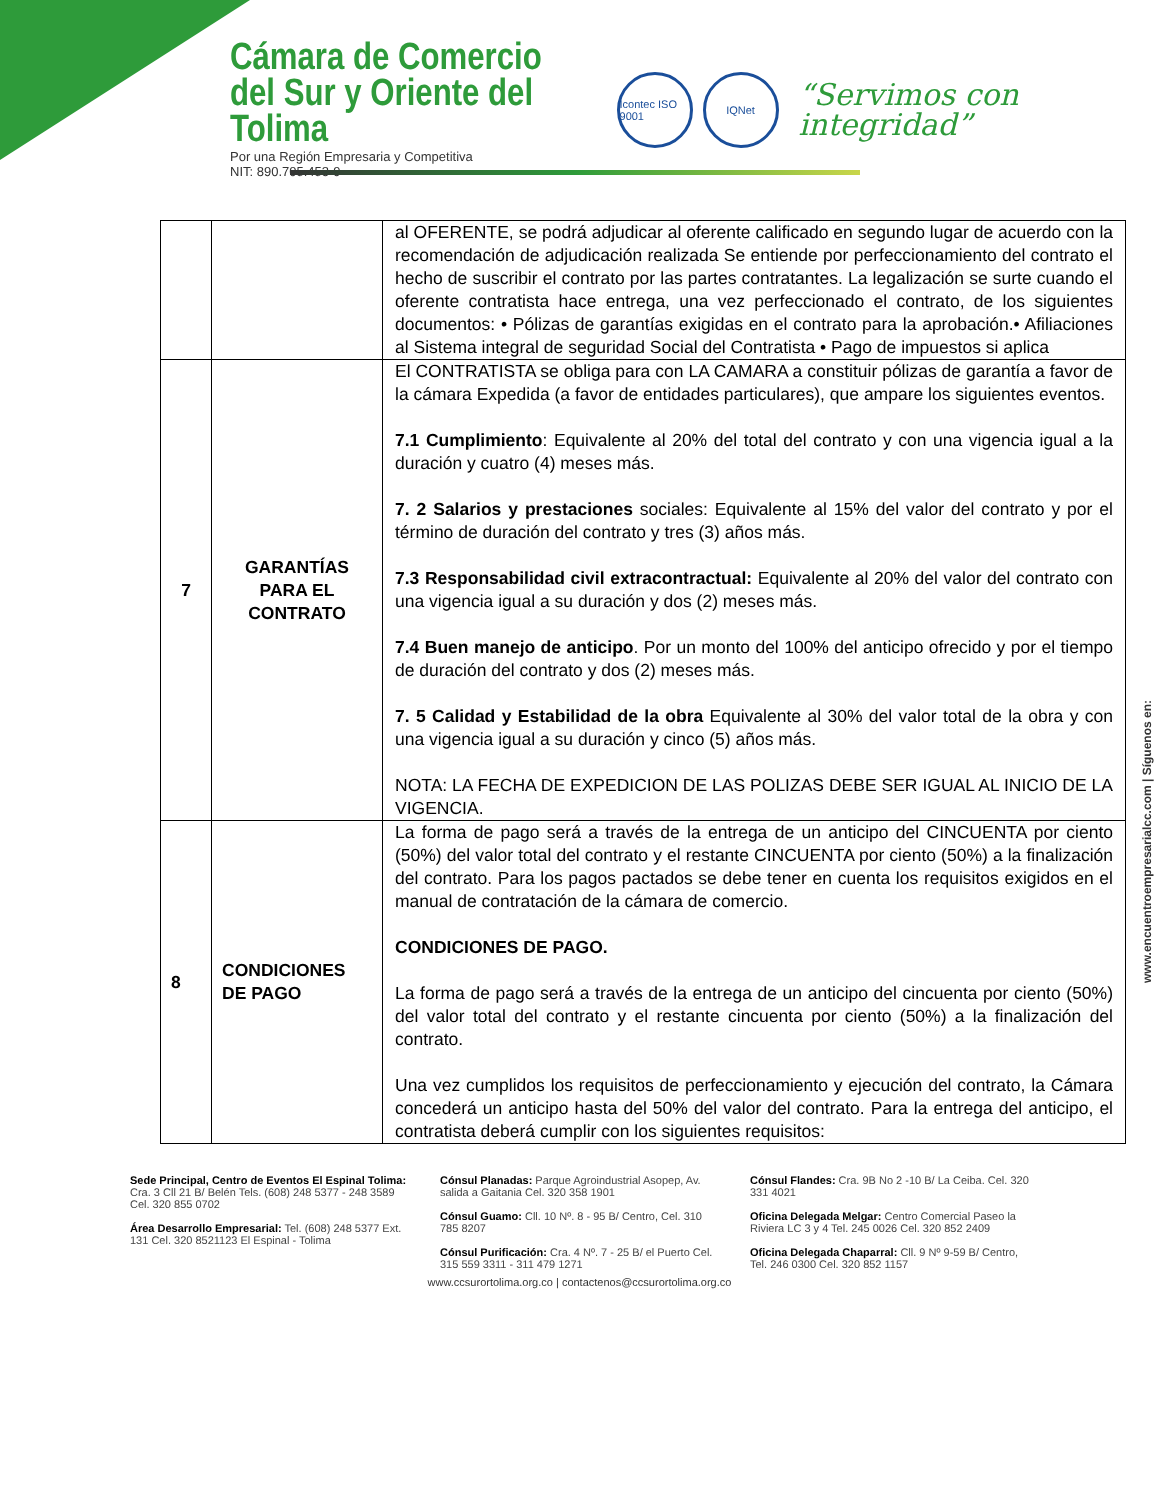Cámara de Comercio
del Sur y Oriente del Tolima
Por una Región Empresaria y Competitiva
NIT: 890.705.453-9
Icontec ISO 9001
IQNet
“Servimos con integridad”
| | | al OFERENTE, se podrá adjudicar al oferente calificado en segundo lugar de acuerdo con la recomendación de adjudicación realizada Se entiende por perfeccionamiento del contrato el hecho de suscribir el contrato por las partes contratantes. La legalización se surte cuando el oferente contratista hace entrega, una vez perfeccionado el contrato, de los siguientes documentos: • Pólizas de garantías exigidas en el contrato para la aprobación.• Afiliaciones al Sistema integral de seguridad Social del Contratista • Pago de impuestos si aplica |
| 7 | GARANTÍAS PARA EL CONTRATO | El CONTRATISTA se obliga para con LA CAMARA a constituir pólizas de garantía a favor de la cámara Expedida (a favor de entidades particulares), que ampare los siguientes eventos. 7.1 Cumplimiento : Equivalente al 20% del total del contrato y con una vigencia igual a la duración y cuatro (4) meses más. 7. 2 Salarios y prestaciones sociales: Equivalente al 15% del valor del contrato y por el término de duración del contrato y tres (3) años más. 7.3 Responsabilidad civil extracontractual: Equivalente al 20% del valor del contrato con una vigencia igual a su duración y dos (2) meses más. 7.4 Buen manejo de anticipo . Por un monto del 100% del anticipo ofrecido y por el tiempo de duración del contrato y dos (2) meses más. 7. 5 Calidad y Estabilidad de la obra Equivalente al 30% del valor total de la obra y con una vigencia igual a su duración y cinco (5) años más. NOTA: LA FECHA DE EXPEDICION DE LAS POLIZAS DEBE SER IGUAL AL INICIO DE LA VIGENCIA. |
| 8 | CONDICIONES DE PAGO | La forma de pago será a través de la entrega de un anticipo del CINCUENTA por ciento (50%) del valor total del contrato y el restante CINCUENTA por ciento (50%) a la finalización del contrato. Para los pagos pactados se debe tener en cuenta los requisitos exigidos en el manual de contratación de la cámara de comercio. CONDICIONES DE PAGO. La forma de pago será a través de la entrega de un anticipo del cincuenta por ciento (50%) del valor total del contrato y el restante cincuenta por ciento (50%) a la finalización del contrato. Una vez cumplidos los requisitos de perfeccionamiento y ejecución del contrato, la Cámara concederá un anticipo hasta del 50% del valor del contrato. Para la entrega del anticipo, el contratista deberá cumplir con los siguientes requisitos: |
www.encuentroempresarialcc.com | Síguenos en:
Sede Principal, Centro de Eventos El Espinal Tolima: Cra. 3 Cll 21 B/ Belén Tels. (608) 248 5377 - 248 3589 Cel. 320 855 0702
Área Desarrollo Empresarial: Tel. (608) 248 5377 Ext. 131 Cel. 320 8521123 El Espinal - Tolima
Cónsul Planadas: Parque Agroindustrial Asopep, Av. salida a Gaitania Cel. 320 358 1901
Cónsul Guamo: Cll. 10 Nº. 8 - 95 B/ Centro, Cel. 310 785 8207
Cónsul Purificación: Cra. 4 Nº. 7 - 25 B/ el Puerto Cel. 315 559 3311 - 311 479 1271
Cónsul Flandes: Cra. 9B No 2 -10 B/ La Ceiba. Cel. 320 331 4021
Oficina Delegada Melgar: Centro Comercial Paseo la Riviera LC 3 y 4 Tel. 245 0026 Cel. 320 852 2409
Oficina Delegada Chaparral: Cll. 9 Nº 9-59 B/ Centro, Tel. 246 0300 Cel. 320 852 1157
www.ccsurortolima.org.co | contactenos@ccsurortolima.org.co